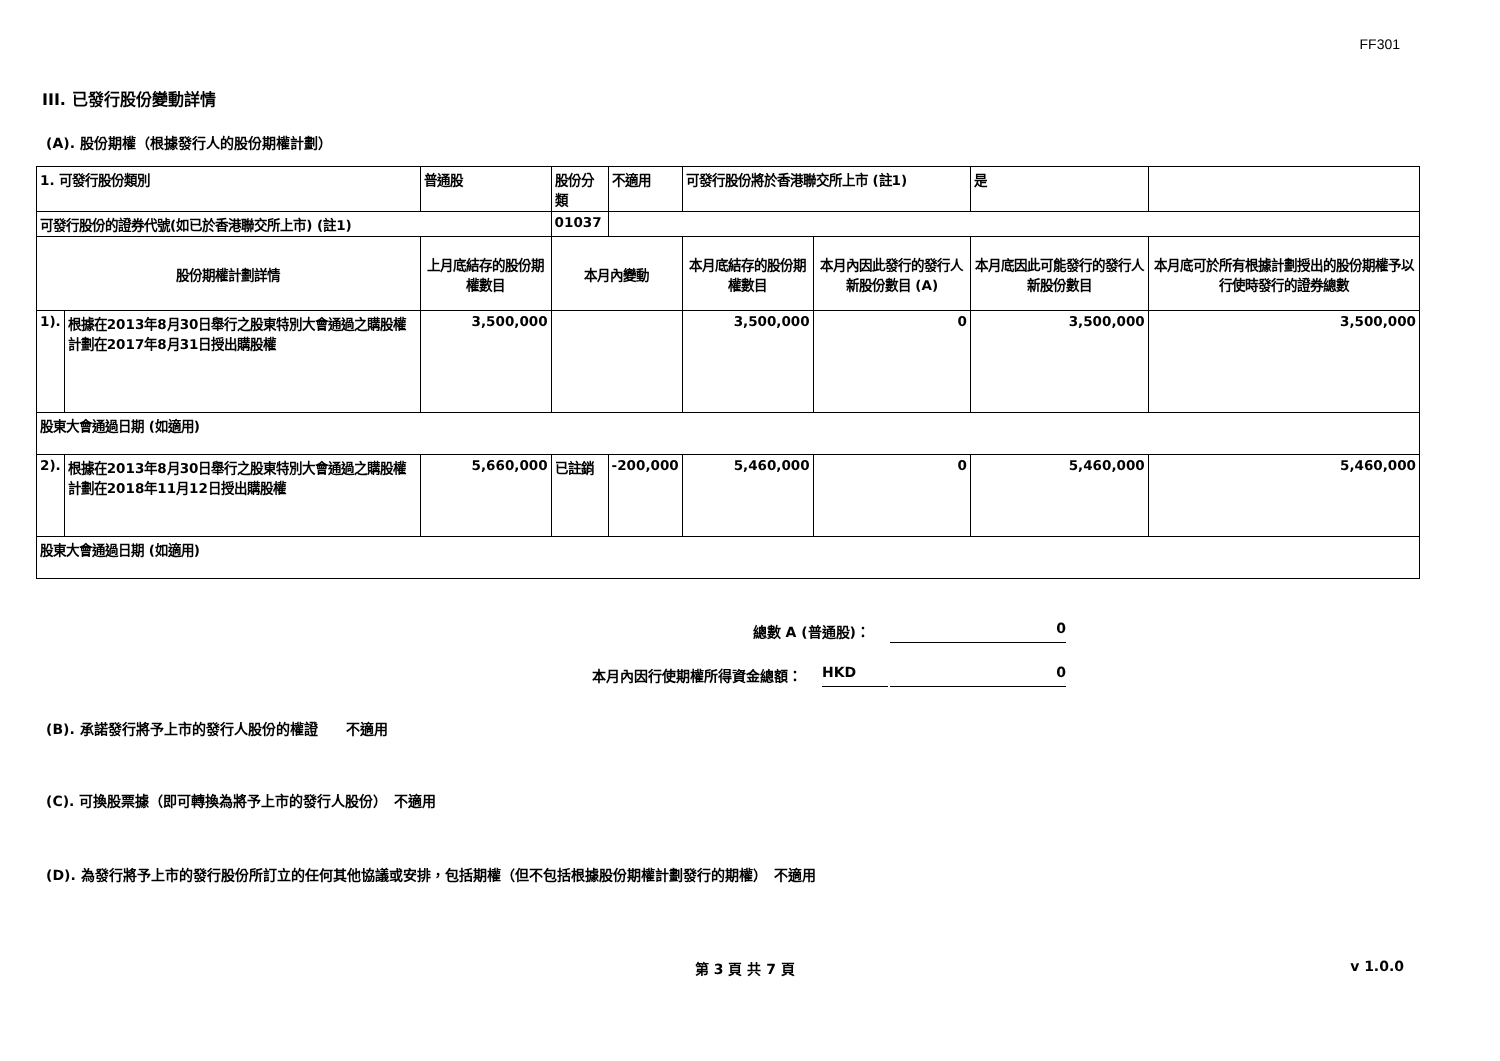FF301
III. 已發行股份變動詳情
(A). 股份期權（根據發行人的股份期權計劃）
| 1. 可發行股份類別 | | 普通股 | 股份分類 | 不適用 | 可發行股份將於香港聯交所上市 (註1) | | 是 | |
| 可發行股份的證券代號(如已於香港聯交所上市) (註1) | | | 01037 | | | | | |
| 股份期權計劃詳情 | | 上月底結存的股份期權數目 | 本月內變動 | | 本月底結存的股份期權數目 | 本月內因此發行的發行人新股份數目 (A) | 本月底因此可能發行的發行人新股份數目 | 本月底可於所有根據計劃授出的股份期權予以行使時發行的證券總數 |
| 1). | 根據在2013年8月30日舉行之股東特別大會通過之購股權計劃在2017年8月31日授出購股權 | 3,500,000 | | | 3,500,000 | 0 | 3,500,000 | 3,500,000 |
| 股東大會通過日期 (如適用) | | | | | | | | |
| 2). | 根據在2013年8月30日舉行之股東特別大會通過之購股權計劃在2018年11月12日授出購股權 | 5,660,000 | 已註銷 | -200,000 | 5,460,000 | 0 | 5,460,000 | 5,460,000 |
| 股東大會通過日期 (如適用) | | | | | | | | |
總數 A (普通股)： 0
本月內因行使期權所得資金總額： HKD 0
(B). 承諾發行將予上市的發行人股份的權證　　不適用
(C). 可換股票據（即可轉換為將予上市的發行人股份）　不適用
(D). 為發行將予上市的發行股份所訂立的任何其他協議或安排，包括期權（但不包括根據股份期權計劃發行的期權）　不適用
第 3 頁 共 7 頁 v 1.0.0